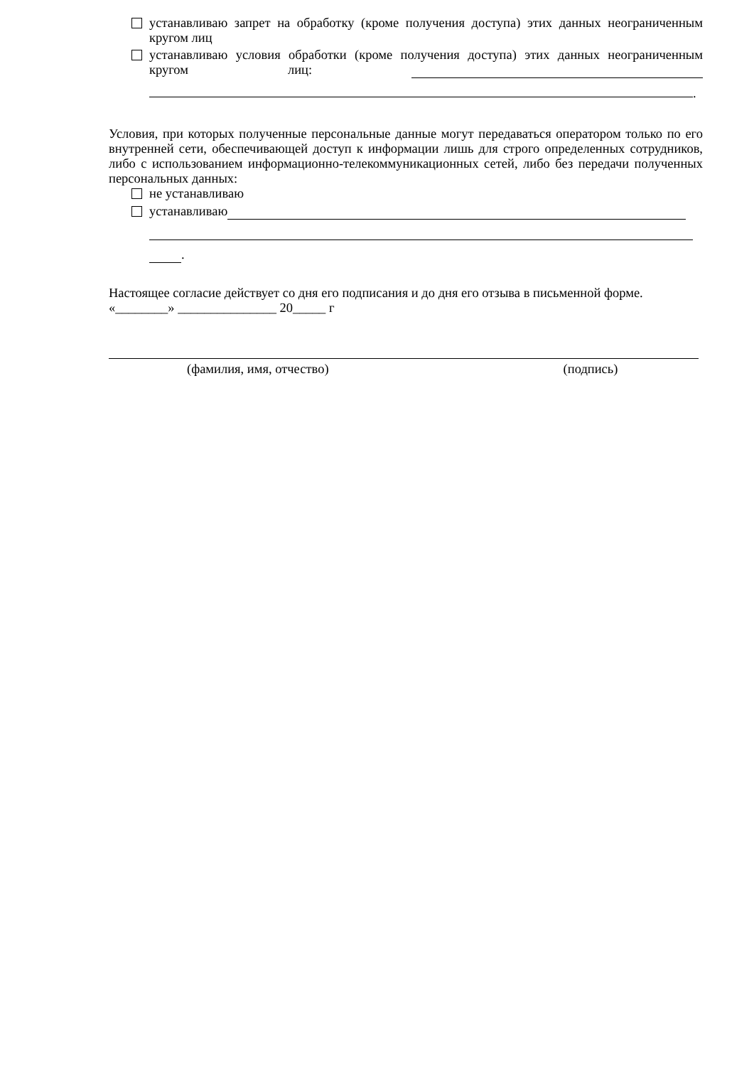устанавливаю запрет на обработку (кроме получения доступа) этих данных неограниченным кругом лиц
устанавливаю условия обработки (кроме получения доступа) этих данных неограниченным кругом лиц:
.
Условия, при которых полученные персональные данные могут передаваться оператором только по его внутренней сети, обеспечивающей доступ к информации лишь для строго определенных сотрудников, либо с использованием информационно-телекоммуникационных сетей, либо без передачи полученных персональных данных:
не устанавливаю
устанавливаю
.
Настоящее согласие действует со дня его подписания и до дня его отзыва в письменной форме.
«________» _______________ 20_____ г
(фамилия, имя, отчество) (подпись)